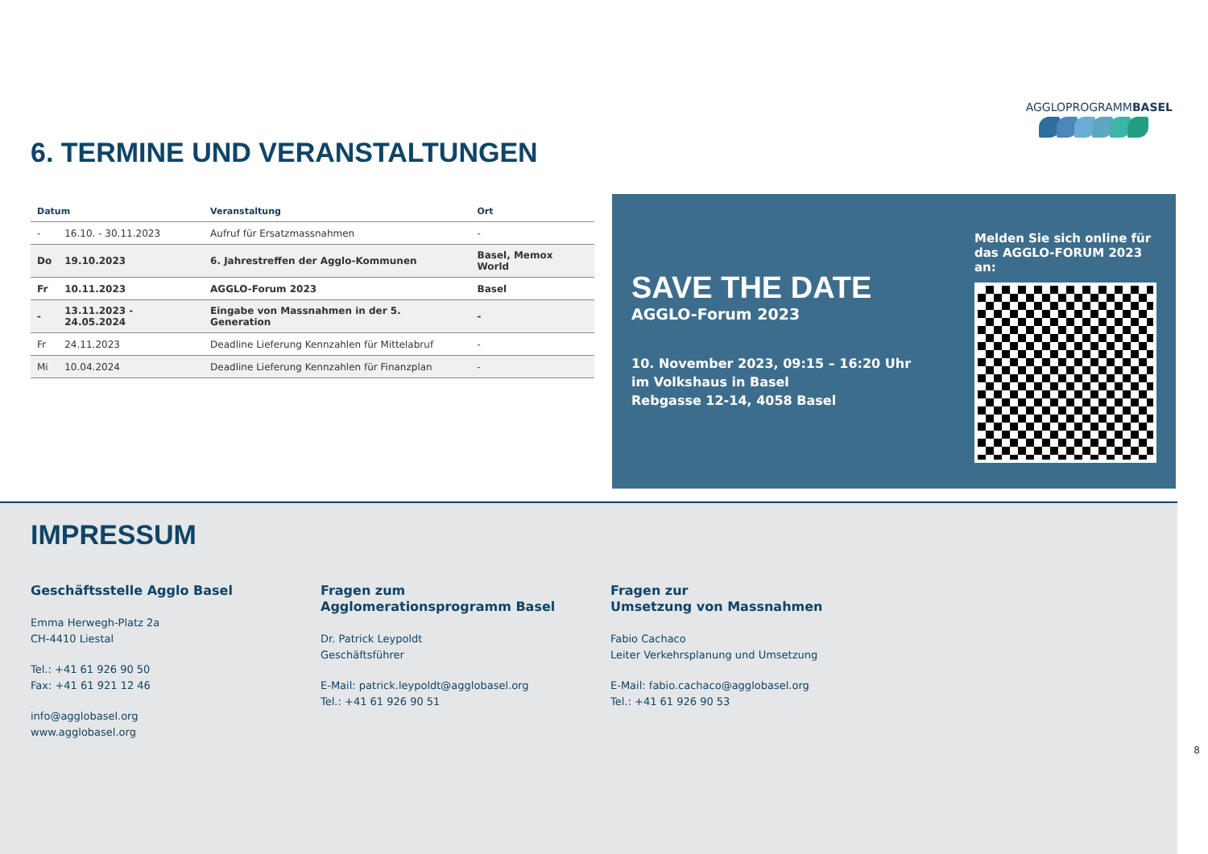AGGLOPROGRAMMBASEL
6. TERMINE UND VERANSTALTUNGEN
| Datum | | Veranstaltung | Ort |
| --- | --- | --- | --- |
| - | 16.10. - 30.11.2023 | Aufruf für Ersatzmassnahmen | - |
| Do | 19.10.2023 | 6. Jahrestreffen der Agglo-Kommunen | Basel, Memox World |
| Fr | 10.11.2023 | AGGLO-Forum 2023 | Basel |
| - | 13.11.2023 - 24.05.2024 | Eingabe von Massnahmen in der 5. Generation | - |
| Fr | 24.11.2023 | Deadline Lieferung Kennzahlen für Mittelabruf | - |
| Mi | 10.04.2024 | Deadline Lieferung Kennzahlen für Finanzplan | - |
SAVE THE DATE
AGGLO-Forum 2023
10. November 2023, 09:15 – 16:20 Uhr
im Volkshaus in Basel
Rebgasse 12-14, 4058 Basel
Melden Sie sich online für das AGGLO-FORUM 2023 an:
IMPRESSUM
Geschäftsstelle Agglo Basel
Emma Herwegh-Platz 2a
CH-4410 Liestal
Tel.: +41 61 926 90 50
Fax: +41 61 921 12 46
info@agglobasel.org
www.agglobasel.org
Fragen zum
Agglomerationsprogramm Basel
Dr. Patrick Leypoldt
Geschäftsführer
E-Mail: patrick.leypoldt@agglobasel.org
Tel.: +41 61 926 90 51
Fragen zur
Umsetzung von Massnahmen
Fabio Cachaco
Leiter Verkehrsplanung und Umsetzung
E-Mail: fabio.cachaco@agglobasel.org
Tel.: +41 61 926 90 53
8